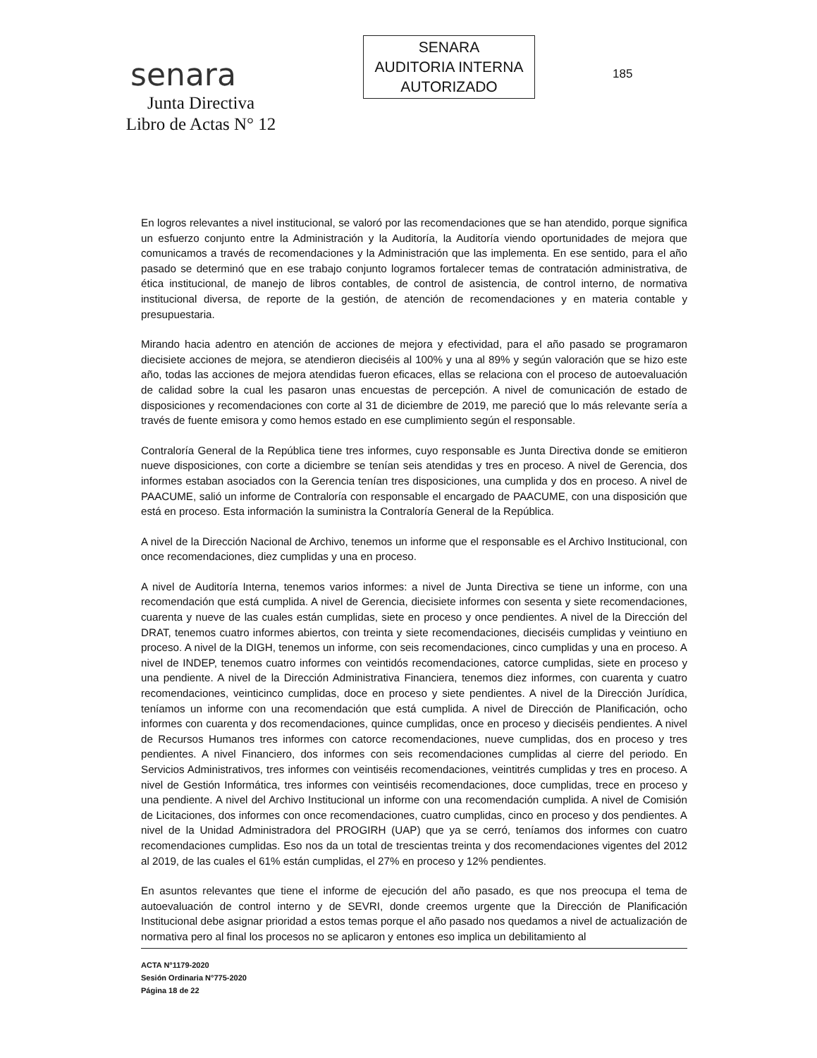senara
Junta Directiva
Libro de Actas N° 12
SENARA
AUDITORIA INTERNA
AUTORIZADO
185
En logros relevantes a nivel institucional, se valoró por las recomendaciones que se han atendido, porque significa un esfuerzo conjunto entre la Administración y la Auditoría, la Auditoría viendo oportunidades de mejora que comunicamos a través de recomendaciones y la Administración que las implementa. En ese sentido, para el año pasado se determinó que en ese trabajo conjunto logramos fortalecer temas de contratación administrativa, de ética institucional, de manejo de libros contables, de control de asistencia, de control interno, de normativa institucional diversa, de reporte de la gestión, de atención de recomendaciones y en materia contable y presupuestaria.
Mirando hacia adentro en atención de acciones de mejora y efectividad, para el año pasado se programaron diecisiete acciones de mejora, se atendieron dieciséis al 100% y una al 89% y según valoración que se hizo este año, todas las acciones de mejora atendidas fueron eficaces, ellas se relaciona con el proceso de autoevaluación de calidad sobre la cual les pasaron unas encuestas de percepción. A nivel de comunicación de estado de disposiciones y recomendaciones con corte al 31 de diciembre de 2019, me pareció que lo más relevante sería a través de fuente emisora y como hemos estado en ese cumplimiento según el responsable.
Contraloría General de la República tiene tres informes, cuyo responsable es Junta Directiva donde se emitieron nueve disposiciones, con corte a diciembre se tenían seis atendidas y tres en proceso. A nivel de Gerencia, dos informes estaban asociados con la Gerencia tenían tres disposiciones, una cumplida y dos en proceso. A nivel de PAACUME, salió un informe de Contraloría con responsable el encargado de PAACUME, con una disposición que está en proceso. Esta información la suministra la Contraloría General de la República.
A nivel de la Dirección Nacional de Archivo, tenemos un informe que el responsable es el Archivo Institucional, con once recomendaciones, diez cumplidas y una en proceso.
A nivel de Auditoría Interna, tenemos varios informes: a nivel de Junta Directiva se tiene un informe, con una recomendación que está cumplida. A nivel de Gerencia, diecisiete informes con sesenta y siete recomendaciones, cuarenta y nueve de las cuales están cumplidas, siete en proceso y once pendientes. A nivel de la Dirección del DRAT, tenemos cuatro informes abiertos, con treinta y siete recomendaciones, dieciséis cumplidas y veintiuno en proceso. A nivel de la DIGH, tenemos un informe, con seis recomendaciones, cinco cumplidas y una en proceso. A nivel de INDEP, tenemos cuatro informes con veintidós recomendaciones, catorce cumplidas, siete en proceso y una pendiente. A nivel de la Dirección Administrativa Financiera, tenemos diez informes, con cuarenta y cuatro recomendaciones, veinticinco cumplidas, doce en proceso y siete pendientes. A nivel de la Dirección Jurídica, teníamos un informe con una recomendación que está cumplida. A nivel de Dirección de Planificación, ocho informes con cuarenta y dos recomendaciones, quince cumplidas, once en proceso y dieciséis pendientes. A nivel de Recursos Humanos tres informes con catorce recomendaciones, nueve cumplidas, dos en proceso y tres pendientes. A nivel Financiero, dos informes con seis recomendaciones cumplidas al cierre del periodo. En Servicios Administrativos, tres informes con veintiséis recomendaciones, veintitrés cumplidas y tres en proceso. A nivel de Gestión Informática, tres informes con veintiséis recomendaciones, doce cumplidas, trece en proceso y una pendiente. A nivel del Archivo Institucional un informe con una recomendación cumplida. A nivel de Comisión de Licitaciones, dos informes con once recomendaciones, cuatro cumplidas, cinco en proceso y dos pendientes. A nivel de la Unidad Administradora del PROGIRH (UAP) que ya se cerró, teníamos dos informes con cuatro recomendaciones cumplidas. Eso nos da un total de trescientas treinta y dos recomendaciones vigentes del 2012 al 2019, de las cuales el 61% están cumplidas, el 27% en proceso y 12% pendientes.
En asuntos relevantes que tiene el informe de ejecución del año pasado, es que nos preocupa el tema de autoevaluación de control interno y de SEVRI, donde creemos urgente que la Dirección de Planificación Institucional debe asignar prioridad a estos temas porque el año pasado nos quedamos a nivel de actualización de normativa pero al final los procesos no se aplicaron y entones eso implica un debilitamiento al
ACTA N°1179-2020
Sesión Ordinaria N°775-2020
Página 18 de 22